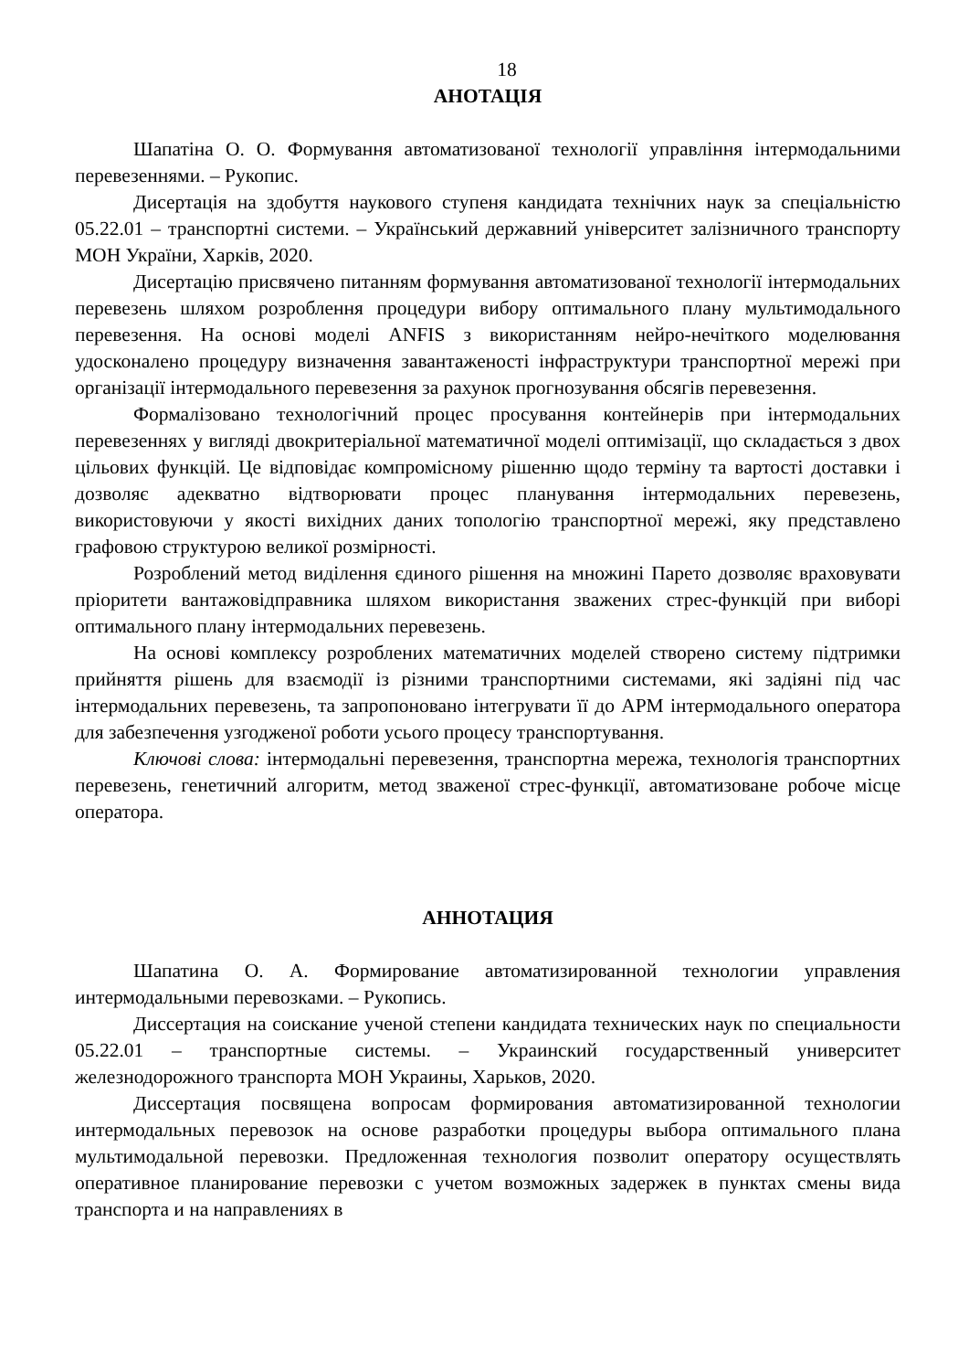18
АНОТАЦІЯ
Шапатіна О. О. Формування автоматизованої технології управління інтермодальними перевезеннями. – Рукопис.
Дисертація на здобуття наукового ступеня кандидата технічних наук за спеціальністю 05.22.01 – транспортні системи. – Український державний університет залізничного транспорту МОН України, Харків, 2020.
Дисертацію присвячено питанням формування автоматизованої технології інтермодальних перевезень шляхом розроблення процедури вибору оптимального плану мультимодального перевезення. На основі моделі ANFIS з використанням нейро-нечіткого моделювання удосконалено процедуру визначення завантаженості інфраструктури транспортної мережі при організації інтермодального перевезення за рахунок прогнозування обсягів перевезення.
Формалізовано технологічний процес просування контейнерів при інтермодальних перевезеннях у вигляді двокритеріальної математичної моделі оптимізації, що складається з двох цільових функцій. Це відповідає компромісному рішенню щодо терміну та вартості доставки і дозволяє адекватно відтворювати процес планування інтермодальних перевезень, використовуючи у якості вихідних даних топологію транспортної мережі, яку представлено графовою структурою великої розмірності.
Розроблений метод виділення єдиного рішення на множині Парето дозволяє враховувати пріоритети вантажовідправника шляхом використання зважених стрес-функцій при виборі оптимального плану інтермодальних перевезень.
На основі комплексу розроблених математичних моделей створено систему підтримки прийняття рішень для взаємодії із різними транспортними системами, які задіяні під час інтермодальних перевезень, та запропоновано інтегрувати її до АРМ інтермодального оператора для забезпечення узгодженої роботи усього процесу транспортування.
Ключові слова: інтермодальні перевезення, транспортна мережа, технологія транспортних перевезень, генетичний алгоритм, метод зваженої стрес-функції, автоматизоване робоче місце оператора.
АННОТАЦИЯ
Шапатина О. А. Формирование автоматизированной технологии управления интермодальными перевозками. – Рукопись.
Диссертация на соискание ученой степени кандидата технических наук по специальности 05.22.01 – транспортные системы. – Украинский государственный университет железнодорожного транспорта МОН Украины, Харьков, 2020.
Диссертация посвящена вопросам формирования автоматизированной технологии интермодальных перевозок на основе разработки процедуры выбора оптимального плана мультимодальной перевозки. Предложенная технология позволит оператору осуществлять оперативное планирование перевозки с учетом возможных задержек в пунктах смены вида транспорта и на направлениях в